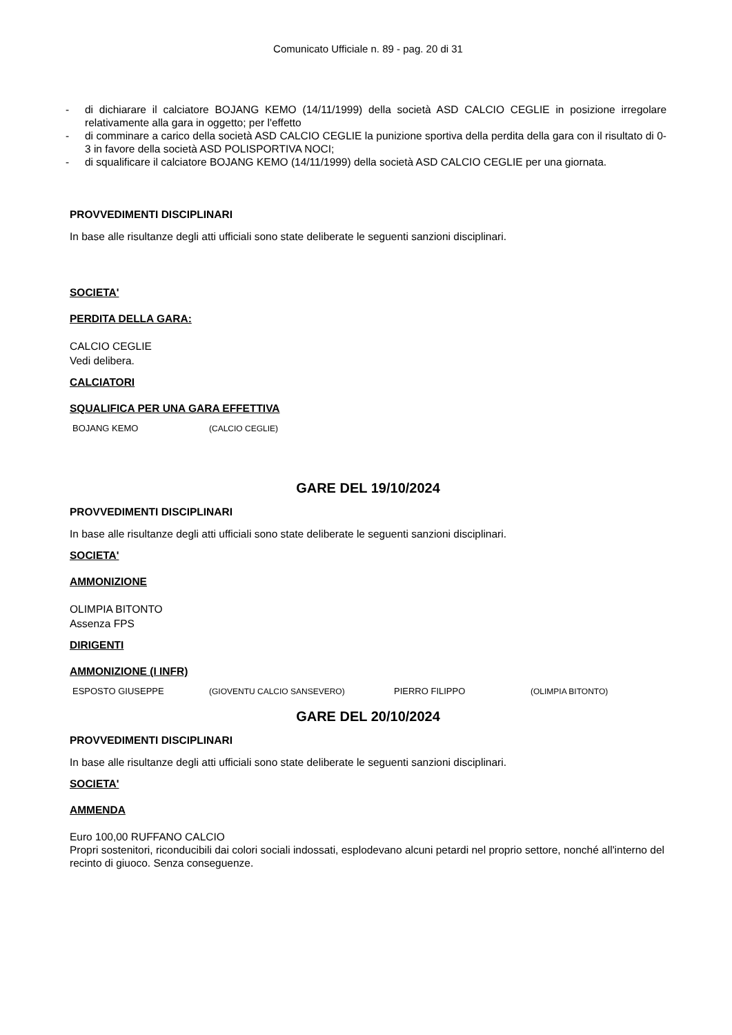Comunicato Ufficiale n. 89 - pag. 20 di 31
- di dichiarare il calciatore BOJANG KEMO (14/11/1999) della società ASD CALCIO CEGLIE in posizione irregolare relativamente alla gara in oggetto; per l'effetto
- di comminare a carico della società ASD CALCIO CEGLIE la punizione sportiva della perdita della gara con il risultato di 0-3 in favore della società ASD POLISPORTIVA NOCI;
- di squalificare il calciatore BOJANG KEMO (14/11/1999) della società ASD CALCIO CEGLIE per una giornata.
PROVVEDIMENTI DISCIPLINARI
In base alle risultanze degli atti ufficiali sono state deliberate le seguenti sanzioni disciplinari.
SOCIETA'
PERDITA DELLA GARA:
CALCIO CEGLIE
Vedi delibera.
CALCIATORI
SQUALIFICA PER UNA GARA EFFETTIVA
| BOJANG KEMO | (CALCIO CEGLIE) |
GARE DEL 19/10/2024
PROVVEDIMENTI DISCIPLINARI
In base alle risultanze degli atti ufficiali sono state deliberate le seguenti sanzioni disciplinari.
SOCIETA'
AMMONIZIONE
OLIMPIA BITONTO
Assenza FPS
DIRIGENTI
AMMONIZIONE (I INFR)
| ESPOSTO GIUSEPPE | (GIOVENTU CALCIO SANSEVERO) | PIERRO FILIPPO | (OLIMPIA BITONTO) |
GARE DEL 20/10/2024
PROVVEDIMENTI DISCIPLINARI
In base alle risultanze degli atti ufficiali sono state deliberate le seguenti sanzioni disciplinari.
SOCIETA'
AMMENDA
Euro 100,00 RUFFANO CALCIO
Propri sostenitori, riconducibili dai colori sociali indossati, esplodevano alcuni petardi nel proprio settore, nonché all'interno del recinto di giuoco. Senza conseguenze.